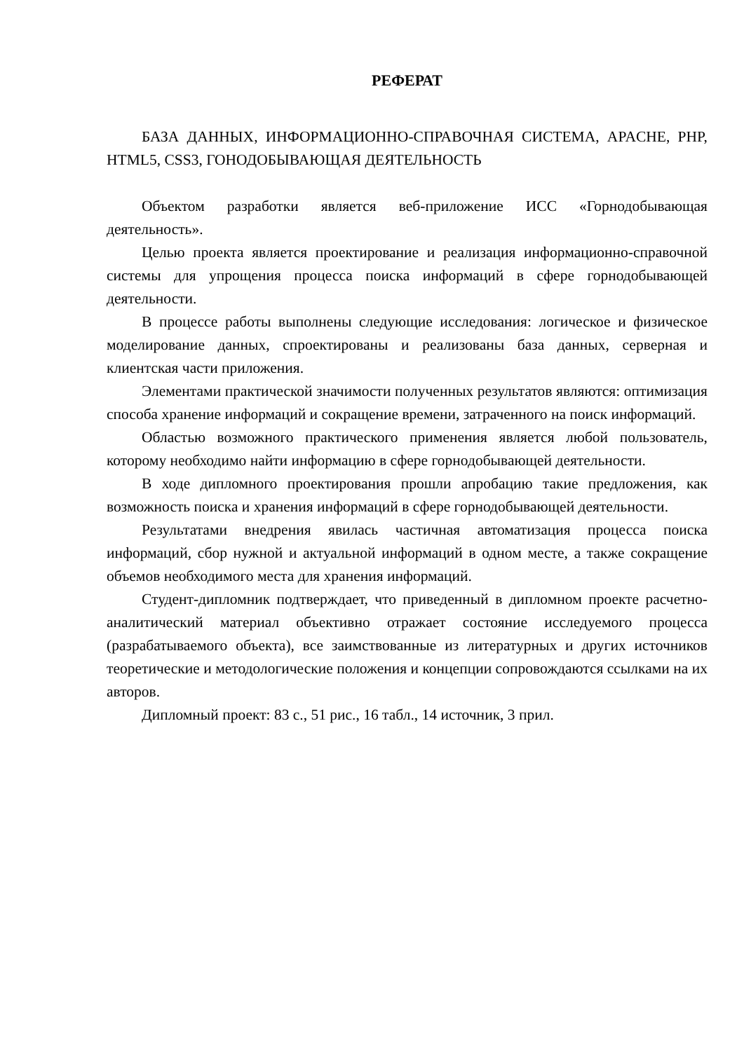РЕФЕРАТ
БАЗА ДАННЫХ, ИНФОРМАЦИОННО-СПРАВОЧНАЯ СИСТЕМА, APACHE, PHP, HTML5, CSS3, ГОНОДОБЫВАЮЩАЯ ДЕЯТЕЛЬНОСТЬ
Объектом разработки является веб-приложение ИСС «Горнодобывающая деятельность».
Целью проекта является проектирование и реализация информационно-справочной системы для упрощения процесса поиска информаций в сфере горнодобывающей деятельности.
В процессе работы выполнены следующие исследования: логическое и физическое моделирование данных, спроектированы и реализованы база данных, серверная и клиентская части приложения.
Элементами практической значимости полученных результатов являются: оптимизация способа хранение информаций и сокращение времени, затраченного на поиск информаций.
Областью возможного практического применения является любой пользователь, которому необходимо найти информацию в сфере горнодобывающей деятельности.
В ходе дипломного проектирования прошли апробацию такие предложения, как возможность поиска и хранения информаций в сфере горнодобывающей деятельности.
Результатами внедрения явилась частичная автоматизация процесса поиска информаций, сбор нужной и актуальной информаций в одном месте, а также сокращение объемов необходимого места для хранения информаций.
Студент-дипломник подтверждает, что приведенный в дипломном проекте расчетно-аналитический материал объективно отражает состояние исследуемого процесса (разрабатываемого объекта), все заимствованные из литературных и других источников теоретические и методологические положения и концепции сопровождаются ссылками на их авторов.
Дипломный проект: 83 с., 51 рис., 16 табл., 14 источник, 3 прил.